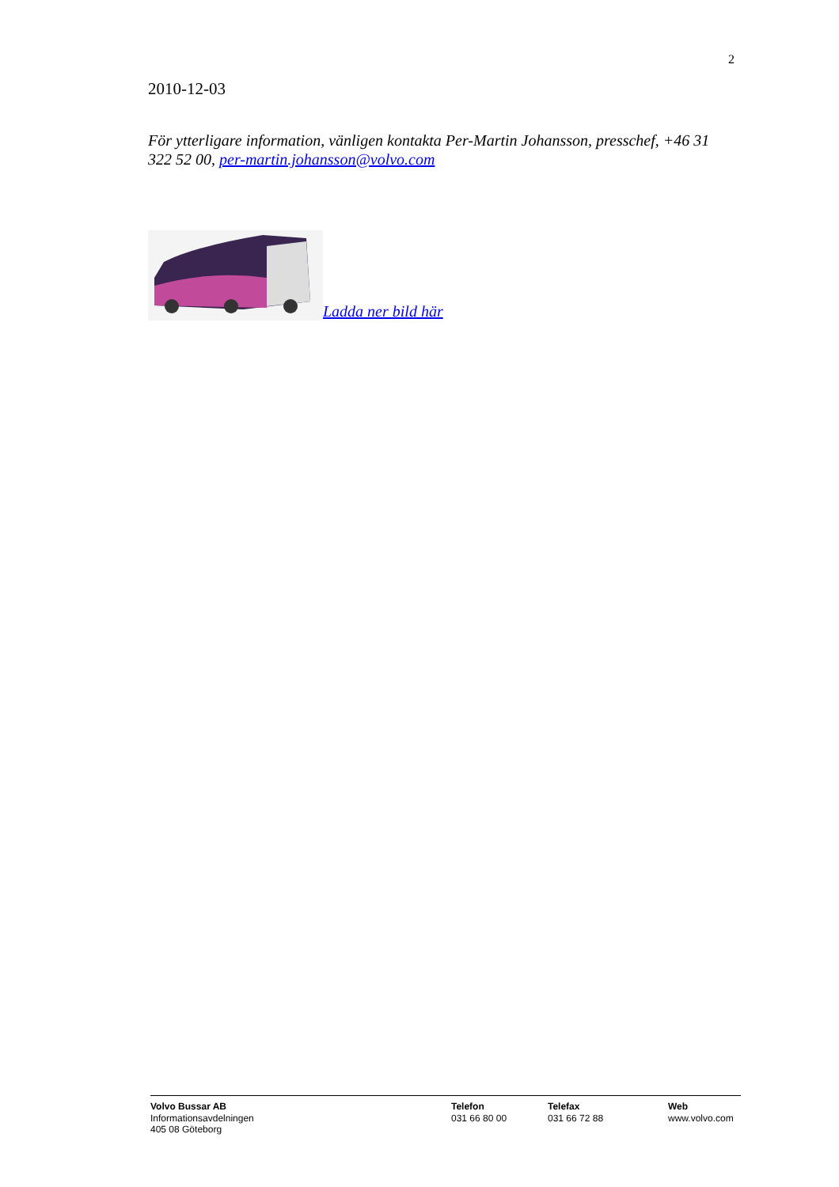2
2010-12-03
För ytterligare information, vänligen kontakta Per-Martin Johansson, presschef, +46 31 322 52 00, per-martin.johansson@volvo.com
Ladda ner bild här
Volvo Bussar AB
Informationsavdelningen
405 08 Göteborg
Telefon
031 66 80 00
Telefax
031 66 72 88
Web
www.volvo.com